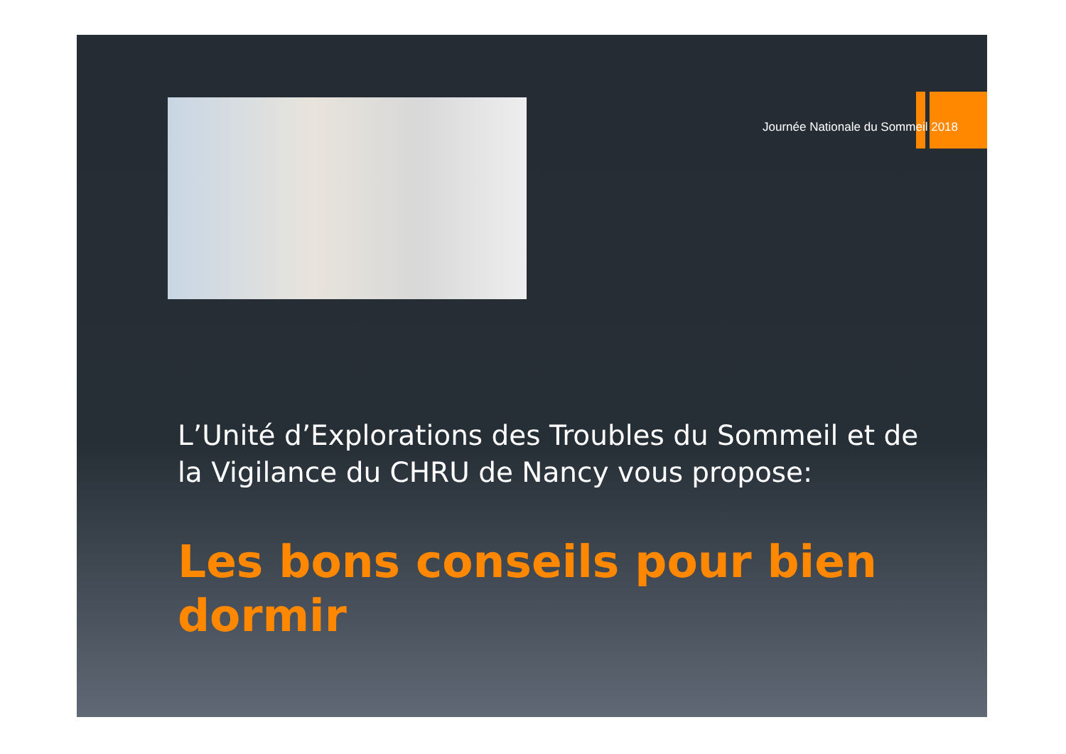Journée Nationale du Sommeil 2018
L’Unité d’Explorations des Troubles du Sommeil et de la Vigilance du CHRU de Nancy vous propose:
Les bons conseils pour bien dormir